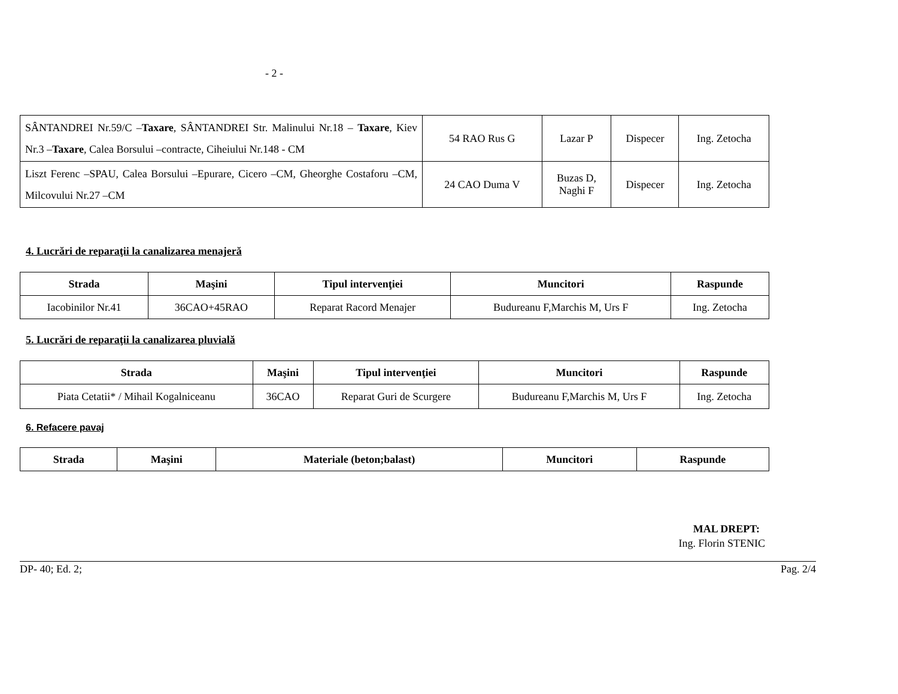- 2 -
| SÂNTANDREI Nr.59/C – Taxare , SÂNTANDREI Str. Malinului Nr.18 – Taxare , Kiev Nr.3 – Taxare , Calea Borsului –contracte, Ciheiului Nr.148 - CM | 54 RAO Rus G | Lazar P | Dispecer | Ing. Zetocha |
| Liszt Ferenc –SPAU, Calea Borsului –Epurare, Cicero –CM, Gheorghe Costaforu –CM, Milcovului Nr.27 –CM | 24 CAO Duma V | Buzas D, Naghi F | Dispecer | Ing. Zetocha |
4. Lucrări de reparaţii la canalizarea menajeră
| Strada | Maşini | Tipul intervenţiei | Muncitori | Raspunde |
| --- | --- | --- | --- | --- |
| Iacobinilor Nr.41 | 36CAO+45RAO | Reparat Racord Menajer | Budureanu F,Marchis M, Urs F | Ing. Zetocha |
5. Lucrări de reparaţii la canalizarea pluvială
| Strada | Maşini | Tipul intervenţiei | Muncitori | Raspunde |
| --- | --- | --- | --- | --- |
| Piata Cetatii* / Mihail Kogalniceanu | 36CAO | Reparat Guri de Scurgere | Budureanu F,Marchis M, Urs F | Ing. Zetocha |
6. Refacere pavaj
| Strada | Maşini | Materiale (beton;balast) | Muncitori | Raspunde |
| --- | --- | --- | --- | --- |
MAL DREPT:
Ing. Florin STENIC
DP- 40; Ed. 2; Pag. 2/4